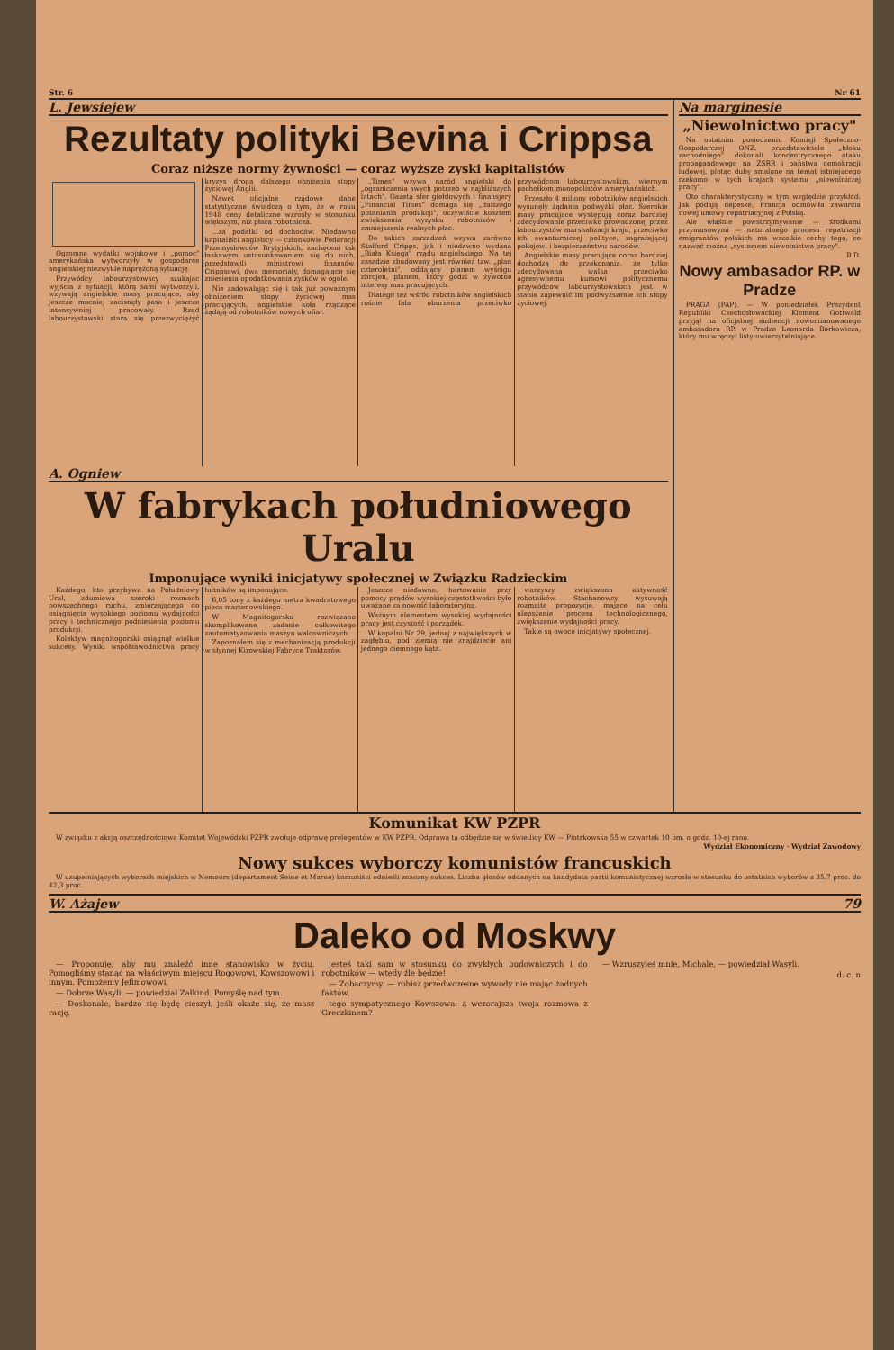Str. 6 Nr 61
L. Jewsiejew
Rezultaty polityki Bevina i Crippsa
Coraz niższe normy żywności — coraz wyższe zyski kapitalistów
Ogromne wydatki wojskowe i „pomoc" amerykańska wytworzyły w gospodarce angielskiej niezwykle naprężoną sytuację.
Przywódcy labourzystowscy szukając wyjścia z sytuacji, którą sami wytworzyli, wzywają angielskie masy pracujące, aby jeszcze mocniej zacisnęły pasa i jeszcze intensywniej pracowały. Rząd labourzystowski stara się przezwyciężyć kryzys drogą dalszego obniżenia stopy życiowej Anglii.
Nawet oficjalne rządowe dane statystyczne świadczą o tym, że w roku 1948 ceny detaliczne wzrosły w stosunku większym, niż płaca robotnicza.
...za podatki od dochodów. Niedawno kapitaliści angielscy — członkowie Federacji Przemysłowców Brytyjskich, zachęceni tak łaskawym ustosunkowaniem się do nich, przedstawili ministrowi finansów, Crippsowi, dwa memoriały, domagające się zniesienia opodatkowania zysków w ogóle.
Nie zadowalając się i tak już poważnym obniżeniem stopy życiowej mas pracujących, angielskie koła rządzące żądają od robotników nowych ofiar.
„Times" wzywa naród angielski do „ograniczenia swych potrzeb w najbliższych latach". Gazeta sfer giełdowych i finansjery „Financial Times" domaga się „dalszego potaniania produkcji", oczywiście kosztem zwiększenia wyzysku robotników i zmniejszenia realnych płac.
Do takich zarządzeń wzywa zarówno Stafford Cripps, jak i niedawno wydana „Biała Księga" rządu angielskiego. Na tej zasadzie zbudowany jest również tzw. „plan czteroletni", oddający planem wyścigu zbrojeń, planem, który godzi w żywotne interesy mas pracujących.
Dlatego też wśród robotników angielskich rośnie fala oburzenia przeciwko przywódcom labourzystowskim, wiernym pachołkom monopolistów amerykańskich.
Przeszło 4 miliony robotników angielskich wysunęły żądania podwyżki płac. Szerokie masy pracujące występują coraz bardziej zdecydowanie przeciwko prowadzonej przez labourzystów marshalizacji kraju, przeciwko ich awanturniczej polityce, zagrażającej pokojowi i bezpieczeństwu narodów.
Angielskie masy pracujące coraz bardziej dochodzą do przekonania, że tylko zdecydowana walka przeciwko agresywnemu kursowi politycznemu przywódców labourzystowskich jest w stanie zapewnić im podwyższenie ich stopy życiowej.
A. Ogniew
W fabrykach południowego Uralu
Imponujące wyniki inicjatywy społecznej w Związku Radzieckim
Każdego, kto przybywa na Południowy Ural, zdumiewa szeroki rozmach powszechnego ruchu, zmierzającego do osiągnięcia wysokiego poziomu wydajności pracy i technicznego podniesienia poziomu produkcji.
Kolektyw magnitogorski osiągnął wielkie sukcesy. Wyniki współzawodnictwa pracy hutników są imponujące.
6,05 tony z każdego metra kwadratowego pieca martenowskiego.
W Magnitogorsku rozwiązano skomplikowane zadanie całkowitego zautomatyzowania maszyn walcowniczych.
Zapoznałem się z mechanizacją produkcji w słynnej Kirowskiej Fabryce Traktorów.
Jeszcze niedawno, hartowanie przy pomocy prądów wysokiej częstotliwości było uważane za nowość laboratoryjną.
Ważnym elementem wysokiej wydajności pracy jest czystość i porządek.
W kopalni Nr 29, jednej z największych w zagłębiu, pod ziemią nie znajdziecie ani jednego ciemnego kąta.
warzyszy zwiększona aktywność robotników. Stachanowcy wysuwają rozmaite propozycje, mające na celu ulepszenie procesu technologicznego, zwiększenie wydajności pracy.
Takie są owoce inicjatywy społecznej.
Na marginesie
„Niewolnictwo pracy"
Na ostatnim posiedzeniu Komisji Społeczno-Gospodarczej ONZ, przedstawiciele „bloku zachodniego" dokonali koncentrycznego ataku propagandowego na ZSRR i państwa demokracji ludowej, plotąc duby smalone na temat istniejącego rzekomo w tych krajach systemu „niewolniczej pracy".
Oto charakterystyczny w tym względzie przykład: Jak podają depesze, Francja odmówiła zawarcia nowej umowy repatriacyjnej z Polską.
Ale właśnie powstrzymywanie — środkami przymusowymi — naturalnego procesu repatriacji emigrantów polskich ma wszelkie cechy tego, co nazwać można „systemem niewolnictwa pracy".
B.D.
Nowy ambasador RP. w Pradze
PRAGA (PAP). — W poniedziałek Prezydent Republiki Czechosłowackiej Klement Gottwald przyjął na oficjalnej audiencji nowomianowanego ambasadora RP. w Pradze Leonarda Borkowicza, który mu wręczył listy uwierzytelniające.
Komunikat KW PZPR
W związku z akcją oszczędnościową Komitet Wojewódzki PZPR zwołuje odprawę prelegentów w KW PZPR. Odprawa ta odbędzie się w świetlicy KW — Piotrkowska 55 w czwartek 10 bm. o godz. 10-ej rano.
Wydział Ekonomiczny · Wydział Zawodowy
Nowy sukces wyborczy komunistów francuskich
W uzupełniających wyborach miejskich w Nemours (departament Seine et Marne) komuniści odnieśli znaczny sukces. Liczba głosów oddanych na kandydata partii komunistycznej wzrosła w stosunku do ostatnich wyborów z 35,7 proc. do 42,3 proc.
W. Ażajew 79
Daleko od Moskwy
— Proponuję, aby mu znaleźć inne stanowisko w życiu. Pomogliśmy stanąć na właściwym miejscu Rogowowi, Kowszowowi i innym. Pomożemy Jefimowowi.
— Dobrze Wasyli, — powiedział Załkind. Pomyślę nad tym.
— Doskonale, bardzo się będę cieszył, jeśli okaże się, że masz rację.
jesteś taki sam w stosunku do zwykłych budowniczych i do robotników — wtedy źle będzie!
— Zobaczymy. — robisz przedwczesne wywody nie mając żadnych faktów.
tego sympatycznego Kowszowa: a wczorajsza twoja rozmowa z Greczkinem?
— Wzruszyłeś mnie, Michale, — powiedział Wasyli.
d. c. n